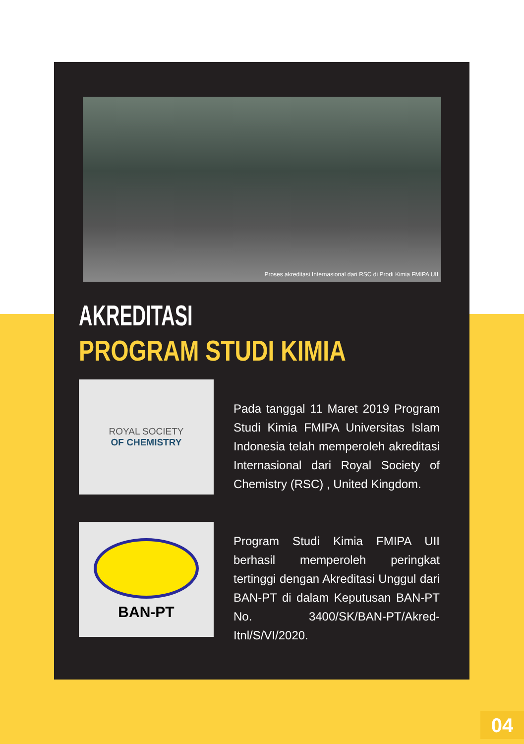Proses akreditasi Internasional dari RSC di Prodi Kimia FMIPA UII
AKREDITASI
PROGRAM STUDI KIMIA
ROYAL SOCIETY
OF CHEMISTRY
Pada tanggal 11 Maret 2019 Program Studi Kimia FMIPA Universitas Islam Indonesia telah memperoleh akreditasi Internasional dari Royal Society of Chemistry (RSC) , United Kingdom.
BAN-PT
Program Studi Kimia FMIPA UII berhasil memperoleh peringkat tertinggi dengan Akreditasi Unggul dari BAN-PT di dalam Keputusan BAN-PT No. 3400/SK/BAN-PT/Akred-Itnl/S/VI/2020.
04